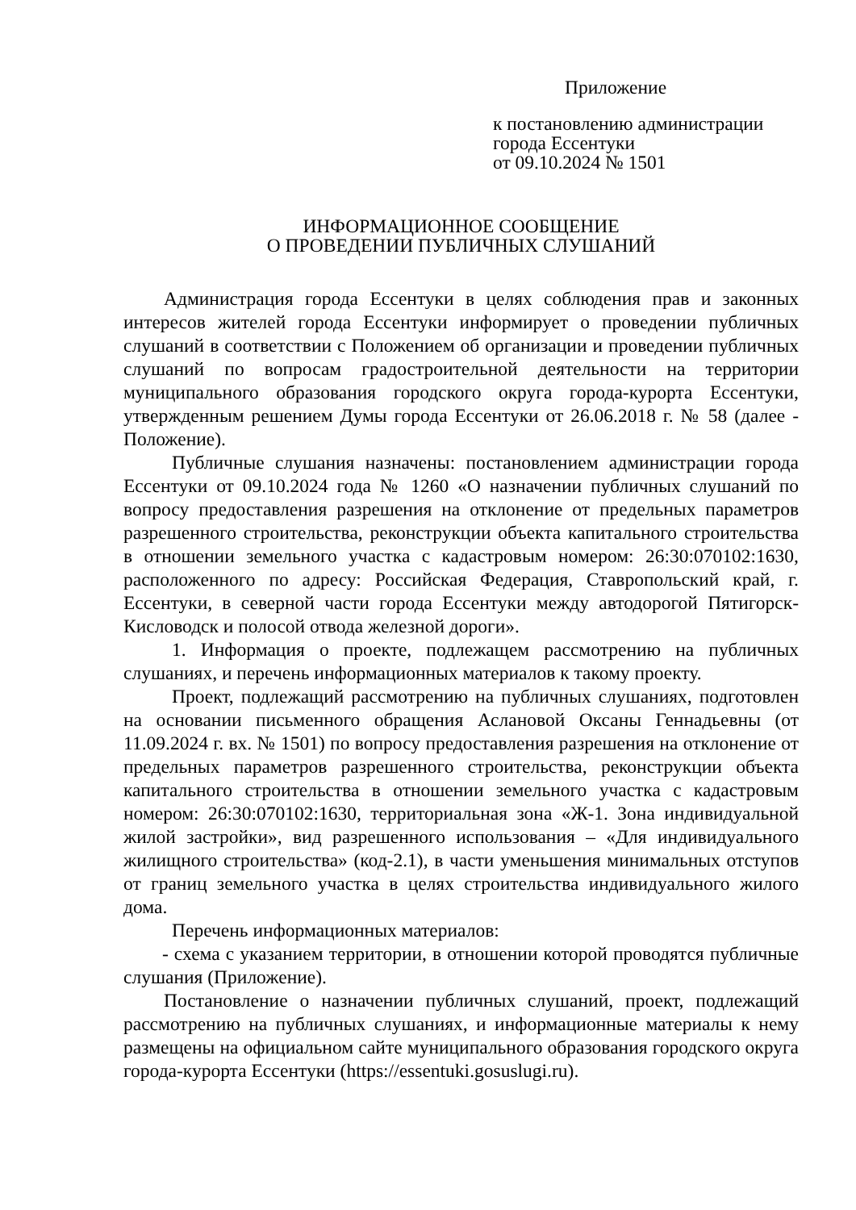Приложение
к постановлению администрации
города Ессентуки
от 09.10.2024 № 1501
ИНФОРМАЦИОННОЕ СООБЩЕНИЕ
О ПРОВЕДЕНИИ ПУБЛИЧНЫХ СЛУШАНИЙ
Администрация города Ессентуки в целях соблюдения прав и законных интересов жителей города Ессентуки информирует о проведении публичных слушаний в соответствии с Положением об организации и проведении публичных слушаний по вопросам градостроительной деятельности на территории муниципального образования городского округа города-курорта Ессентуки, утвержденным решением Думы города Ессентуки от 26.06.2018 г. № 58 (далее - Положение).
Публичные слушания назначены: постановлением администрации города Ессентуки от 09.10.2024 года № 1260 «О назначении публичных слушаний по вопросу предоставления разрешения на отклонение от предельных параметров разрешенного строительства, реконструкции объекта капитального строительства в отношении земельного участка с кадастровым номером: 26:30:070102:1630, расположенного по адресу: Российская Федерация, Ставропольский край, г. Ессентуки, в северной части города Ессентуки между автодорогой Пятигорск-Кисловодск и полосой отвода железной дороги».
1. Информация о проекте, подлежащем рассмотрению на публичных слушаниях, и перечень информационных материалов к такому проекту.
Проект, подлежащий рассмотрению на публичных слушаниях, подготовлен на основании письменного обращения Аслановой Оксаны Геннадьевны (от 11.09.2024 г. вх. № 1501) по вопросу предоставления разрешения на отклонение от предельных параметров разрешенного строительства, реконструкции объекта капитального строительства в отношении земельного участка с кадастровым номером: 26:30:070102:1630, территориальная зона «Ж-1. Зона индивидуальной жилой застройки», вид разрешенного использования – «Для индивидуального жилищного строительства» (код-2.1), в части уменьшения минимальных отступов от границ земельного участка в целях строительства индивидуального жилого дома.
Перечень информационных материалов:
- схема с указанием территории, в отношении которой проводятся публичные слушания (Приложение).
Постановление о назначении публичных слушаний, проект, подлежащий рассмотрению на публичных слушаниях, и информационные материалы к нему размещены на официальном сайте муниципального образования городского округа города-курорта Ессентуки (https://essentuki.gosuslugi.ru).